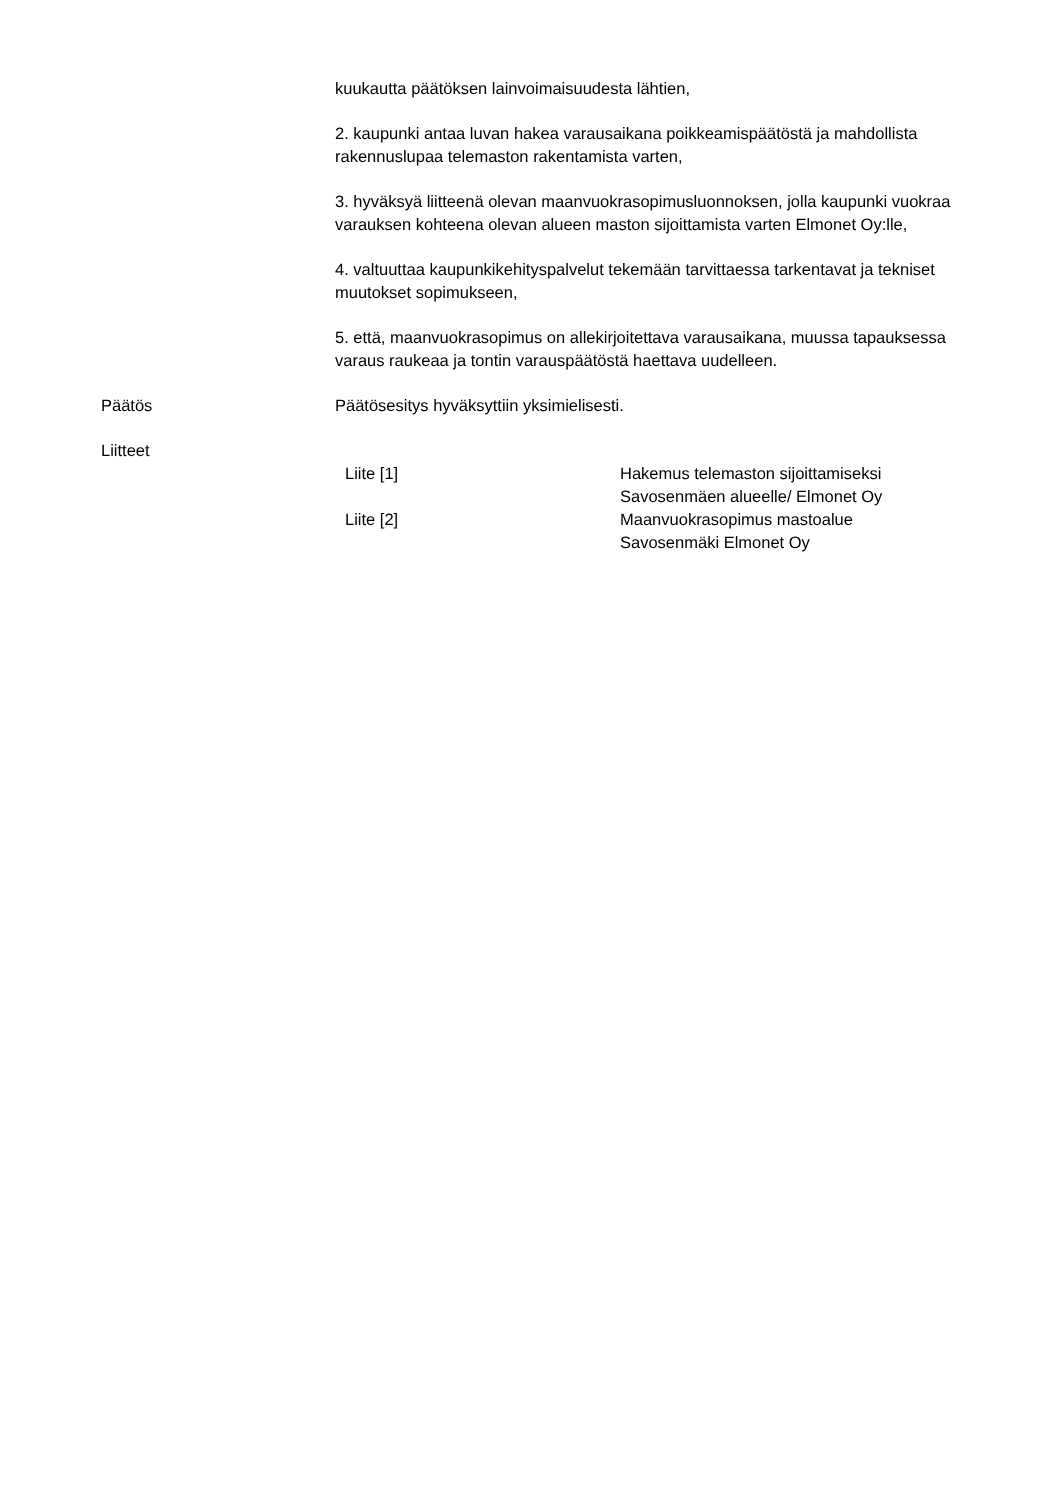kuukautta päätöksen lainvoimaisuudesta lähtien,
2. kaupunki antaa luvan hakea varausaikana poikkeamispäätöstä ja mahdollista rakennuslupaa telemaston rakentamista varten,
3. hyväksyä liitteenä olevan maanvuokrasopimusluonnoksen, jolla kaupunki vuokraa varauksen kohteena olevan alueen maston sijoittamista varten Elmonet Oy:lle,
4. valtuuttaa kaupunkikehityspalvelut tekemään tarvittaessa tarkentavat ja tekniset muutokset sopimukseen,
5. että, maanvuokrasopimus on allekirjoitettava varausaikana, muussa tapauksessa varaus raukeaa ja tontin varauspäätöstä haettava uudelleen.
Päätös Päätösesitys hyväksyttiin yksimielisesti.
Liitteet
| Liite [1] | Hakemus telemaston sijoittamiseksi Savosenmäen alueelle/ Elmonet Oy |
| Liite [2] | Maanvuokrasopimus mastoalue Savosenmäki Elmonet Oy |